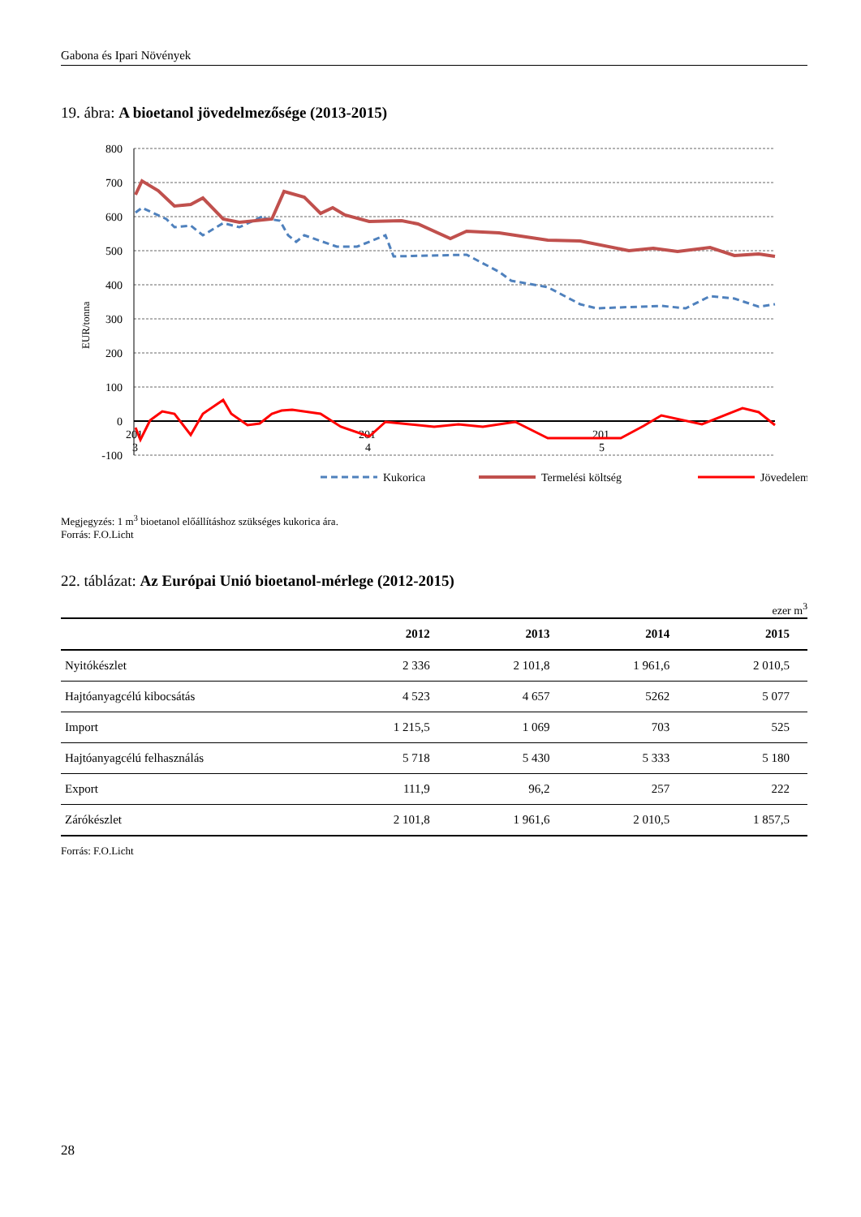Gabona és Ipari Növények
19. ábra: A bioetanol jövedelmezősége (2013-2015)
EUR/tonna
800
700
600
500
400
300
200
100
0
-100
201
3
201
4
201
5
Kukorica
Termelési költség
Jövedelem
Megjegyzés: 1 m<sup>3</sup> bioetanol előállításhoz szükséges kukorica ára.
Forrás: F.O.Licht
22. táblázat: Az Európai Unió bioetanol-mérlege (2012-2015)
ezer m<sup>3</sup>
| | 2012 | 2013 | 2014 | 2015 |
| --- | --- | --- | --- | --- |
| Nyitókészlet | 2 336 | 2 101,8 | 1 961,6 | 2 010,5 |
| Hajtóanyagcélú kibocsátás | 4 523 | 4 657 | 5262 | 5 077 |
| Import | 1 215,5 | 1 069 | 703 | 525 |
| Hajtóanyagcélú felhasználás | 5 718 | 5 430 | 5 333 | 5 180 |
| Export | 111,9 | 96,2 | 257 | 222 |
| Zárókészlet | 2 101,8 | 1 961,6 | 2 010,5 | 1 857,5 |
Forrás: F.O.Licht
28